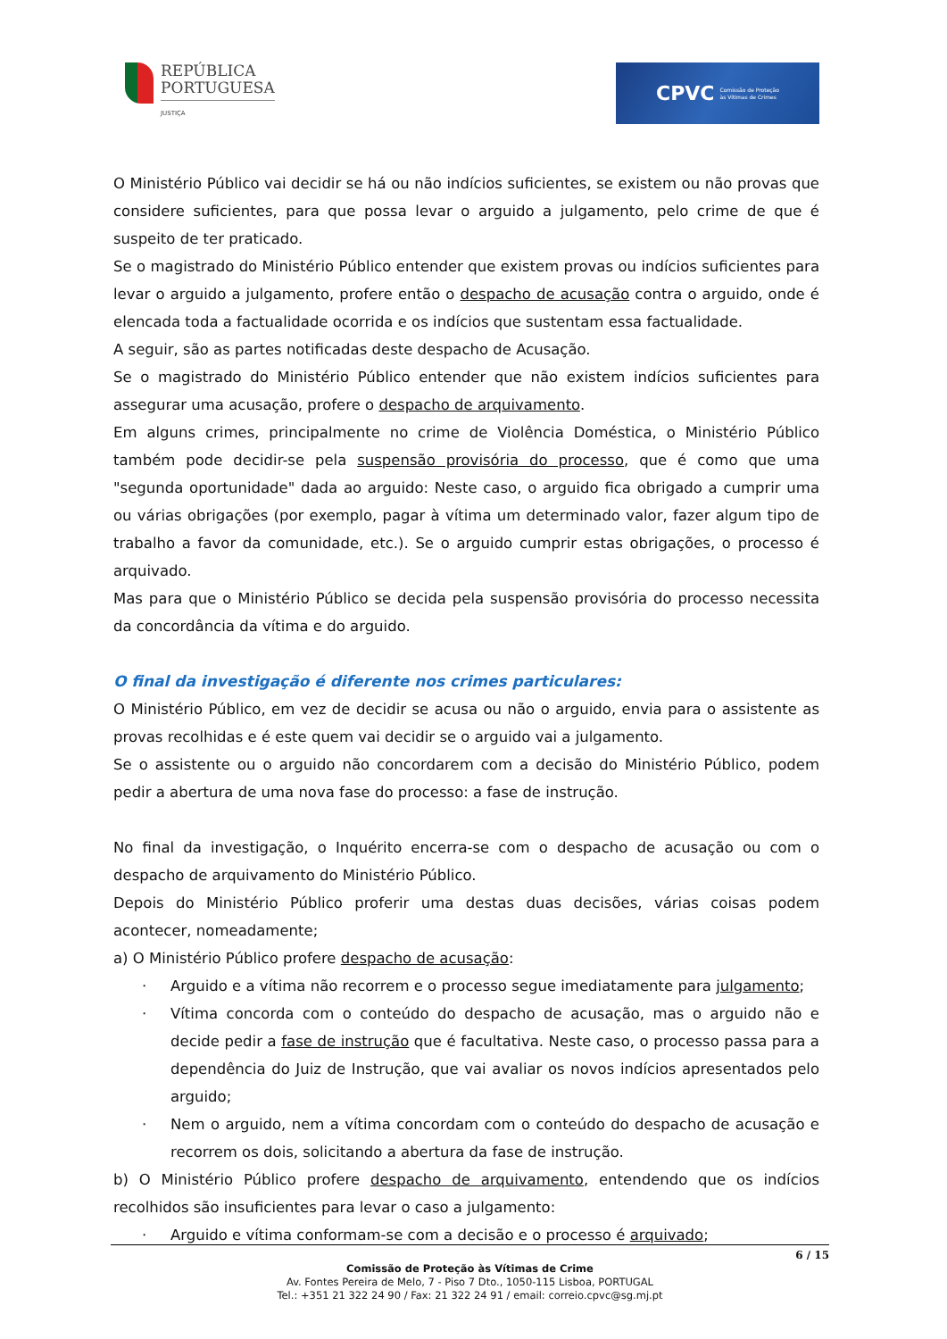REPÚBLICA
PORTUGUESA
JUSTIÇA
CPVC Comissão de Proteção
às Vítimas de Crimes
O Ministério Público vai decidir se há ou não indícios suficientes, se existem ou não provas que considere suficientes, para que possa levar o arguido a julgamento, pelo crime de que é suspeito de ter praticado.
Se o magistrado do Ministério Público entender que existem provas ou indícios suficientes para levar o arguido a julgamento, profere então o despacho de acusação contra o arguido, onde é elencada toda a factualidade ocorrida e os indícios que sustentam essa factualidade.
A seguir, são as partes notificadas deste despacho de Acusação.
Se o magistrado do Ministério Público entender que não existem indícios suficientes para assegurar uma acusação, profere o despacho de arquivamento.
Em alguns crimes, principalmente no crime de Violência Doméstica, o Ministério Público também pode decidir-se pela suspensão provisória do processo, que é como que uma "segunda oportunidade" dada ao arguido: Neste caso, o arguido fica obrigado a cumprir uma ou várias obrigações (por exemplo, pagar à vítima um determinado valor, fazer algum tipo de trabalho a favor da comunidade, etc.). Se o arguido cumprir estas obrigações, o processo é arquivado.
Mas para que o Ministério Público se decida pela suspensão provisória do processo necessita da concordância da vítima e do arguido.
O final da investigação é diferente nos crimes particulares:
O Ministério Público, em vez de decidir se acusa ou não o arguido, envia para o assistente as provas recolhidas e é este quem vai decidir se o arguido vai a julgamento.
Se o assistente ou o arguido não concordarem com a decisão do Ministério Público, podem pedir a abertura de uma nova fase do processo: a fase de instrução.
No final da investigação, o Inquérito encerra-se com o despacho de acusação ou com o despacho de arquivamento do Ministério Público.
Depois do Ministério Público proferir uma destas duas decisões, várias coisas podem acontecer, nomeadamente;
a) O Ministério Público profere despacho de acusação:
· Arguido e a vítima não recorrem e o processo segue imediatamente para julgamento;
· Vítima concorda com o conteúdo do despacho de acusação, mas o arguido não e decide pedir a fase de instrução que é facultativa. Neste caso, o processo passa para a dependência do Juiz de Instrução, que vai avaliar os novos indícios apresentados pelo arguido;
· Nem o arguido, nem a vítima concordam com o conteúdo do despacho de acusação e recorrem os dois, solicitando a abertura da fase de instrução.
b) O Ministério Público profere despacho de arquivamento, entendendo que os indícios recolhidos são insuficientes para levar o caso a julgamento:
· Arguido e vítima conformam-se com a decisão e o processo é arquivado;
6 / 15
Comissão de Proteção às Vítimas de Crime
Av. Fontes Pereira de Melo, 7 - Piso 7 Dto., 1050-115 Lisboa, PORTUGAL
Tel.: +351 21 322 24 90 / Fax: 21 322 24 91 / email: correio.cpvc@sg.mj.pt